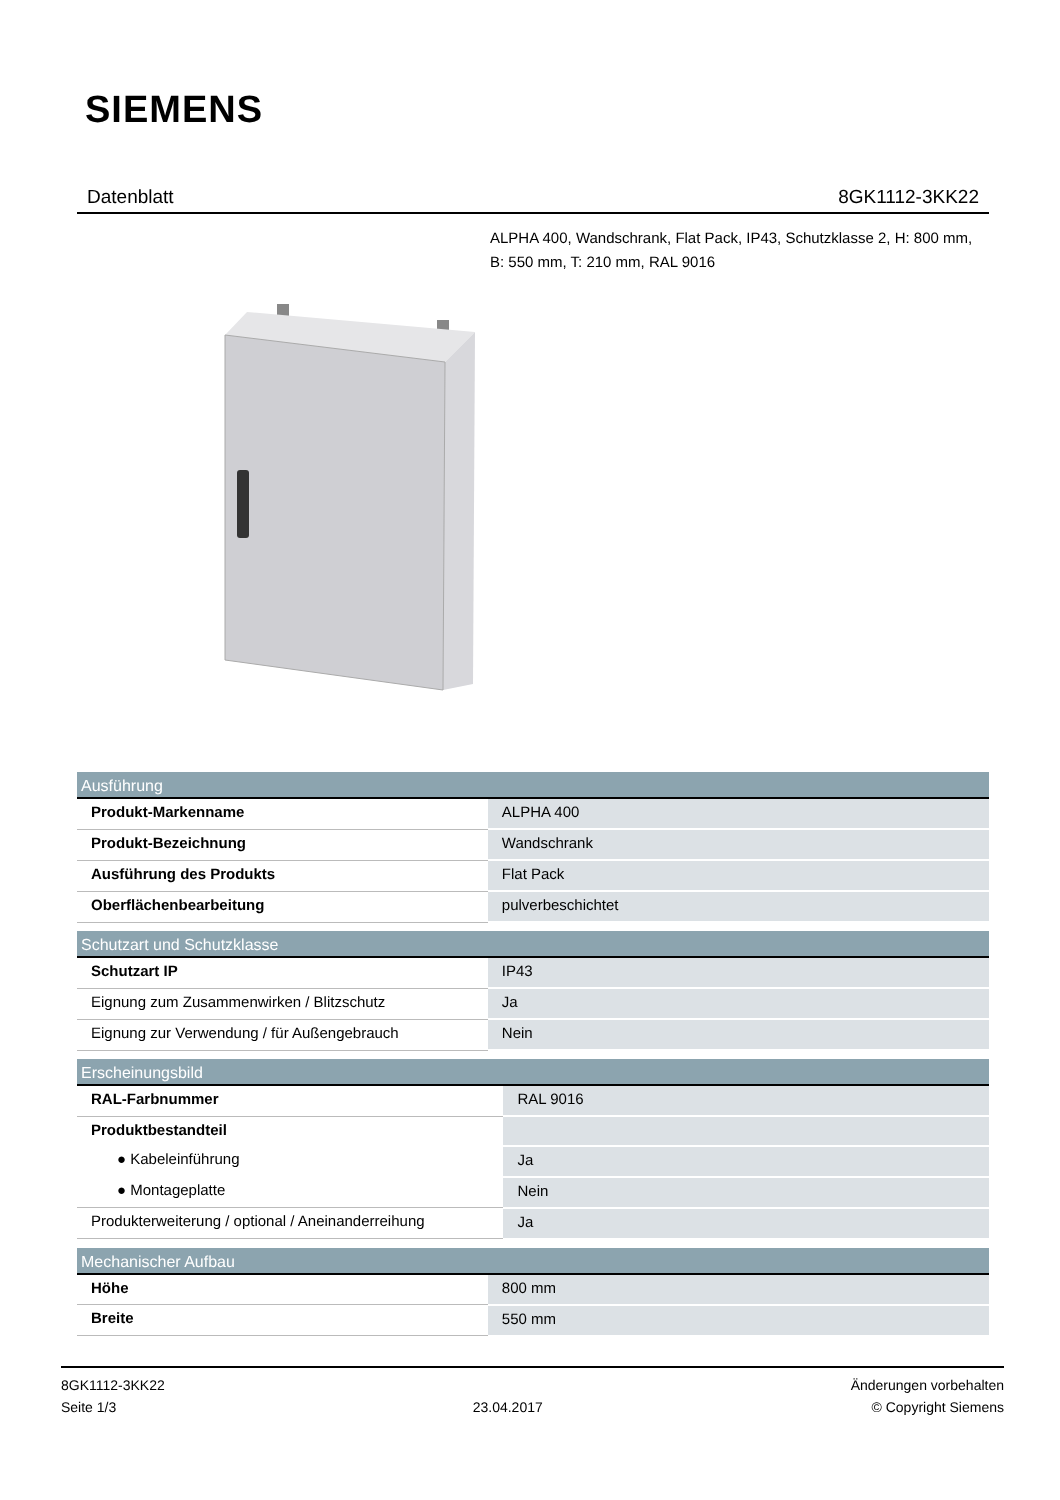SIEMENS
Datenblatt 8GK1112-3KK22
ALPHA 400, Wandschrank, Flat Pack, IP43, Schutzklasse 2, H: 800 mm, B: 550 mm, T: 210 mm, RAL 9016
| Ausführung | |
| --- | --- |
| Produkt-Markenname | ALPHA 400 |
| Produkt-Bezeichnung | Wandschrank |
| Ausführung des Produkts | Flat Pack |
| Oberflächenbearbeitung | pulverbeschichtet |
| Schutzart und Schutzklasse | |
| --- | --- |
| Schutzart IP | IP43 |
| Eignung zum Zusammenwirken / Blitzschutz | Ja |
| Eignung zur Verwendung / für Außengebrauch | Nein |
| Erscheinungsbild | |
| --- | --- |
| RAL-Farbnummer | RAL 9016 |
| Produktbestandteil | |
| ● Kabeleinführung | Ja |
| ● Montageplatte | Nein |
| Produkterweiterung / optional / Aneinanderreihung | Ja |
| Mechanischer Aufbau | |
| --- | --- |
| Höhe | 800 mm |
| Breite | 550 mm |
8GK1112-3KK22
Seite 1/3
23.04.2017
Änderungen vorbehalten
© Copyright Siemens